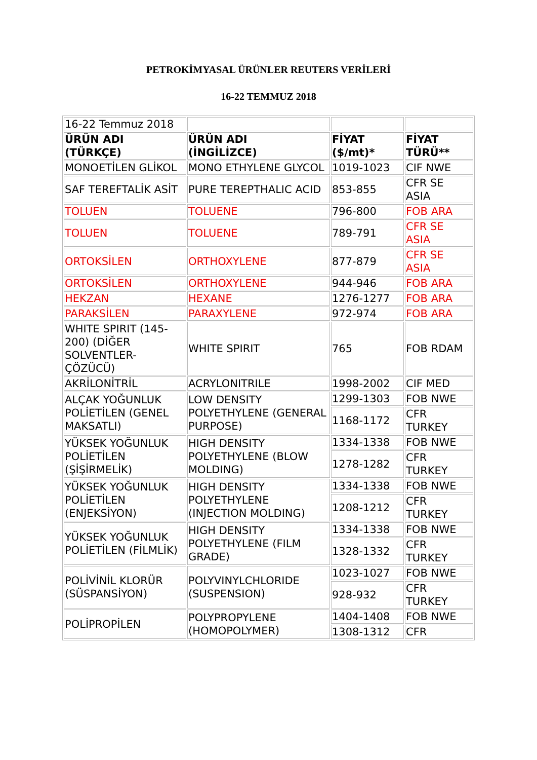PETROKİMYASAL ÜRÜNLER REUTERS VERİLERİ
16-22 TEMMUZ 2018
| 16-22 Temmuz 2018 | | | |
| ÜRÜN ADI (TÜRKÇE) | ÜRÜN ADI (İNGİLİZCE) | FİYAT ($/mt)* | FİYAT TÜRÜ** |
| MONOETİLEN GLİKOL | MONO ETHYLENE GLYCOL | 1019-1023 | CIF NWE |
| SAF TEREFTALİK ASİT | PURE TEREPTHALIC ACID | 853-855 | CFR SE ASIA |
| TOLUEN | TOLUENE | 796-800 | FOB ARA |
| TOLUEN | TOLUENE | 789-791 | CFR SE ASIA |
| ORTOKSİLEN | ORTHOXYLENE | 877-879 | CFR SE ASIA |
| ORTOKSİLEN | ORTHOXYLENE | 944-946 | FOB ARA |
| HEKZAN | HEXANE | 1276-1277 | FOB ARA |
| PARAKSİLEN | PARAXYLENE | 972-974 | FOB ARA |
| WHITE SPIRIT (145-200) (DİĞER SOLVENTLER-ÇÖZÜCÜ) | WHITE SPIRIT | 765 | FOB RDAM |
| AKRİLONİTRİL | ACRYLONITRILE | 1998-2002 | CIF MED |
| ALÇAK YOĞUNLUK POLİETİLEN (GENEL MAKSATLI) | LOW DENSITY POLYETHYLENE (GENERAL PURPOSE) | 1299-1303 | FOB NWE |
| | | 1168-1172 | CFR TURKEY |
| YÜKSEK YOĞUNLUK POLİETİLEN (ŞİŞİRMELİK) | HIGH DENSITY POLYETHYLENE (BLOW MOLDING) | 1334-1338 | FOB NWE |
| | | 1278-1282 | CFR TURKEY |
| YÜKSEK YOĞUNLUK POLİETİLEN (ENJEKSİYON) | HIGH DENSITY POLYETHYLENE (INJECTION MOLDING) | 1334-1338 | FOB NWE |
| | | 1208-1212 | CFR TURKEY |
| YÜKSEK YOĞUNLUK POLİETİLEN (FİLMLİK) | HIGH DENSITY POLYETHYLENE (FILM GRADE) | 1334-1338 | FOB NWE |
| | | 1328-1332 | CFR TURKEY |
| POLİVİNİL KLORÜR (SÜSPANSİYON) | POLYVINYLCHLORIDE (SUSPENSION) | 1023-1027 | FOB NWE |
| | | 928-932 | CFR TURKEY |
| POLİPROPİLEN | POLYPROPYLENE (HOMOPOLYMER) | 1404-1408 | FOB NWE |
| | | 1308-1312 | CFR |